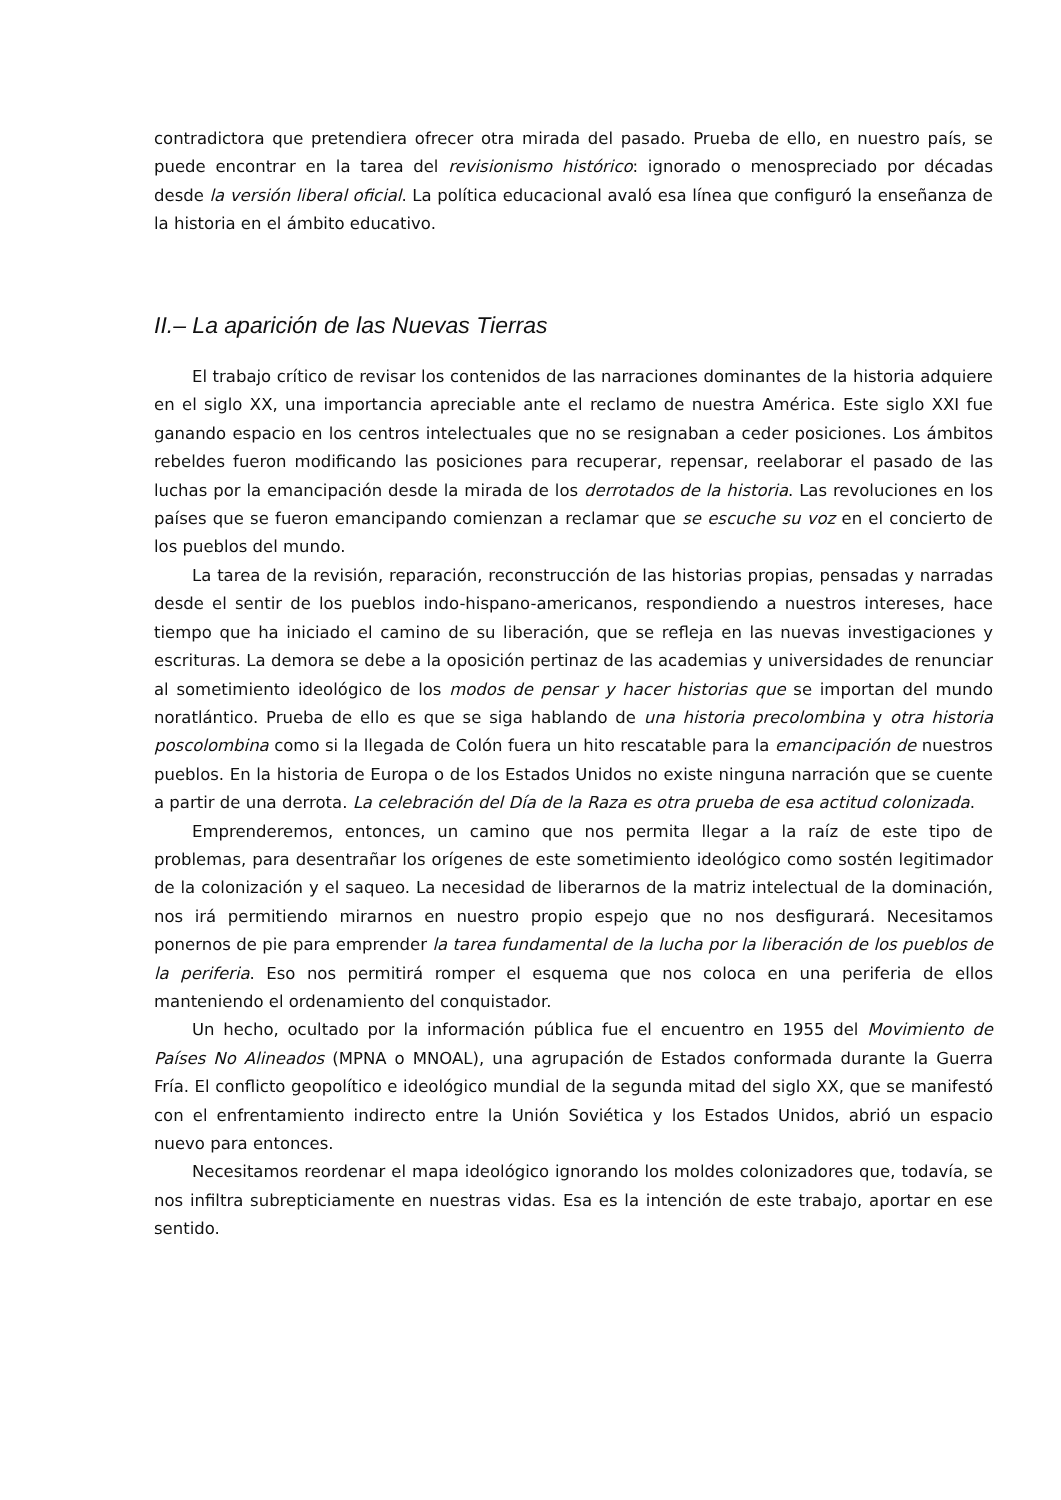contradictora que pretendiera ofrecer otra mirada del pasado. Prueba de ello, en nuestro país, se puede encontrar en la tarea del revisionismo histórico: ignorado o menospreciado por décadas desde la versión liberal oficial. La política educacional avaló esa línea que configuró la enseñanza de la historia en el ámbito educativo.
II.– La aparición de las Nuevas Tierras
El trabajo crítico de revisar los contenidos de las narraciones dominantes de la historia adquiere en el siglo XX, una importancia apreciable ante el reclamo de nuestra América. Este siglo XXI fue ganando espacio en los centros intelectuales que no se resignaban a ceder posiciones. Los ámbitos rebeldes fueron modificando las posiciones para recuperar, repensar, reelaborar el pasado de las luchas por la emancipación desde la mirada de los derrotados de la historia. Las revoluciones en los países que se fueron emancipando comienzan a reclamar que se escuche su voz en el concierto de los pueblos del mundo.
La tarea de la revisión, reparación, reconstrucción de las historias propias, pensadas y narradas desde el sentir de los pueblos indo-hispano-americanos, respondiendo a nuestros intereses, hace tiempo que ha iniciado el camino de su liberación, que se refleja en las nuevas investigaciones y escrituras. La demora se debe a la oposición pertinaz de las academias y universidades de renunciar al sometimiento ideológico de los modos de pensar y hacer historias que se importan del mundo noratlántico. Prueba de ello es que se siga hablando de una historia precolombina y otra historia poscolombina como si la llegada de Colón fuera un hito rescatable para la emancipación de nuestros pueblos. En la historia de Europa o de los Estados Unidos no existe ninguna narración que se cuente a partir de una derrota. La celebración del Día de la Raza es otra prueba de esa actitud colonizada.
Emprenderemos, entonces, un camino que nos permita llegar a la raíz de este tipo de problemas, para desentrañar los orígenes de este sometimiento ideológico como sostén legitimador de la colonización y el saqueo. La necesidad de liberarnos de la matriz intelectual de la dominación, nos irá permitiendo mirarnos en nuestro propio espejo que no nos desfigurará. Necesitamos ponernos de pie para emprender la tarea fundamental de la lucha por la liberación de los pueblos de la periferia. Eso nos permitirá romper el esquema que nos coloca en una periferia de ellos manteniendo el ordenamiento del conquistador.
Un hecho, ocultado por la información pública fue el encuentro en 1955 del Movimiento de Países No Alineados (MPNA o MNOAL), una agrupación de Estados conformada durante la Guerra Fría. El conflicto geopolítico e ideológico mundial de la segunda mitad del siglo XX, que se manifestó con el enfrentamiento indirecto entre la Unión Soviética y los Estados Unidos, abrió un espacio nuevo para entonces.
Necesitamos reordenar el mapa ideológico ignorando los moldes colonizadores que, todavía, se nos infiltra subrepticiamente en nuestras vidas. Esa es la intención de este trabajo, aportar en ese sentido.